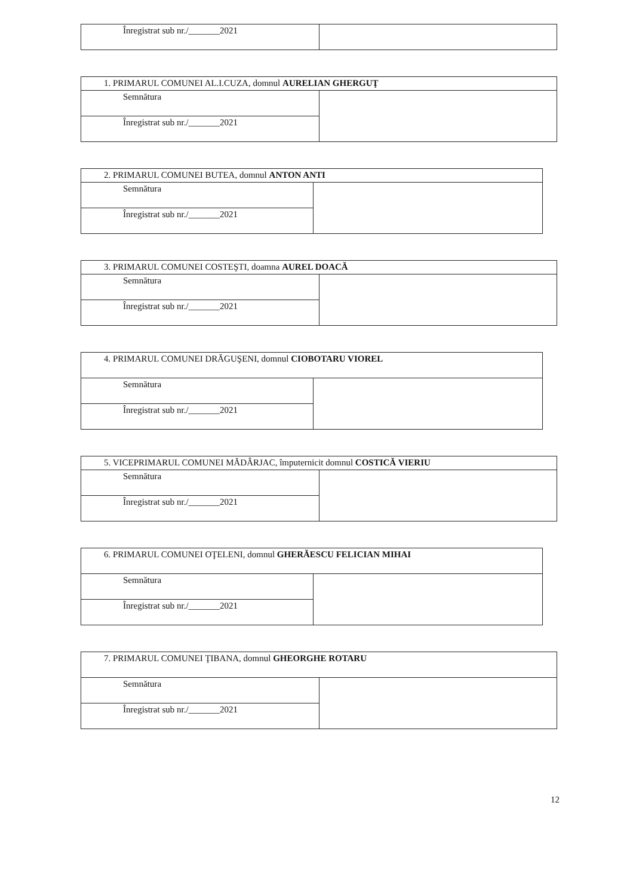| Înregistrat sub nr./_______2021 | |
| 1. PRIMARUL COMUNEI AL.I.CUZA, domnul AURELIAN GHERGUŢ | |
| Semnătura | |
| Înregistrat sub nr./_______2021 | |
| 2. PRIMARUL COMUNEI BUTEA, domnul ANTON ANTI | |
| Semnătura | |
| Înregistrat sub nr./_______2021 | |
| 3. PRIMARUL COMUNEI COSTEŞTI, doamna AUREL DOACĂ | |
| Semnătura | |
| Înregistrat sub nr./_______2021 | |
| 4. PRIMARUL COMUNEI DRĂGUŞENI, domnul CIOBOTARU VIOREL | |
| Semnătura | |
| Înregistrat sub nr./_______2021 | |
| 5. VICEPRIMARUL COMUNEI MĂDÂRJAC, împuternicit domnul COSTICĂ VIERIU | |
| Semnătura | |
| Înregistrat sub nr./_______2021 | |
| 6. PRIMARUL COMUNEI OŢELENI, domnul GHERĂESCU FELICIAN MIHAI | |
| Semnătura | |
| Înregistrat sub nr./_______2021 | |
| 7. PRIMARUL COMUNEI ŢIBANA, domnul GHEORGHE ROTARU | |
| Semnătura | |
| Înregistrat sub nr./_______2021 | |
12